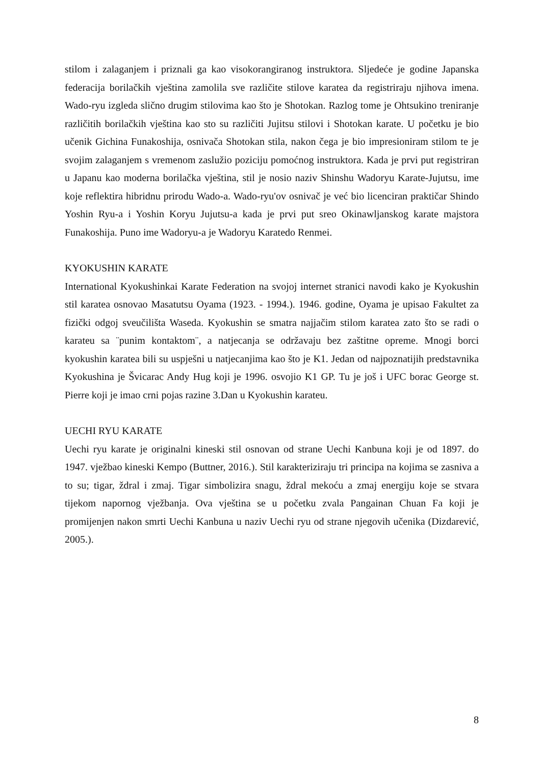stilom i zalaganjem i priznali ga kao visokorangiranog instruktora. Sljedeće je godine Japanska federacija borilačkih vještina zamolila sve različite stilove karatea da registriraju njihova imena. Wado-ryu izgleda slično drugim stilovima kao što je Shotokan. Razlog tome je Ohtsukino treniranje različitih borilačkih vještina kao sto su različiti Jujitsu stilovi i Shotokan karate. U početku je bio učenik Gichina Funakoshija, osnivača Shotokan stila, nakon čega je bio impresioniram stilom te je svojim zalaganjem s vremenom zaslužio poziciju pomoćnog instruktora. Kada je prvi put registriran u Japanu kao moderna borilačka vještina, stil je nosio naziv Shinshu Wadoryu Karate-Jujutsu, ime koje reflektira hibridnu prirodu Wado-a. Wado-ryu'ov osnivač je već bio licenciran praktičar Shindo Yoshin Ryu-a i Yoshin Koryu Jujutsu-a kada je prvi put sreo Okinawljanskog karate majstora Funakoshija. Puno ime Wadoryu-a je Wadoryu Karatedo Renmei.
KYOKUSHIN KARATE
International Kyokushinkai Karate Federation na svojoj internet stranici navodi kako je Kyokushin stil karatea osnovao Masatutsu Oyama (1923. - 1994.). 1946. godine, Oyama je upisao Fakultet za fizički odgoj sveučilišta Waseda. Kyokushin se smatra najjačim stilom karatea zato što se radi o karateu sa ¨punim kontaktom¨, a natjecanja se održavaju bez zaštitne opreme. Mnogi borci kyokushin karatea bili su uspješni u natjecanjima kao što je K1. Jedan od najpoznatijih predstavnika Kyokushina je Švicarac Andy Hug koji je 1996. osvojio K1 GP. Tu je još i UFC borac George st. Pierre koji je imao crni pojas razine 3.Dan u Kyokushin karateu.
UECHI RYU KARATE
Uechi ryu karate je originalni kineski stil osnovan od strane Uechi Kanbuna koji je od 1897. do 1947. vježbao kineski Kempo (Buttner, 2016.). Stil karakteriziraju tri principa na kojima se zasniva a to su; tigar, ždral i zmaj. Tigar simbolizira snagu, ždral mekoću a zmaj energiju koje se stvara tijekom napornog vježbanja. Ova vještina se u početku zvala Pangainan Chuan Fa koji je promijenjen nakon smrti Uechi Kanbuna u naziv Uechi ryu od strane njegovih učenika (Dizdarević, 2005.).
8